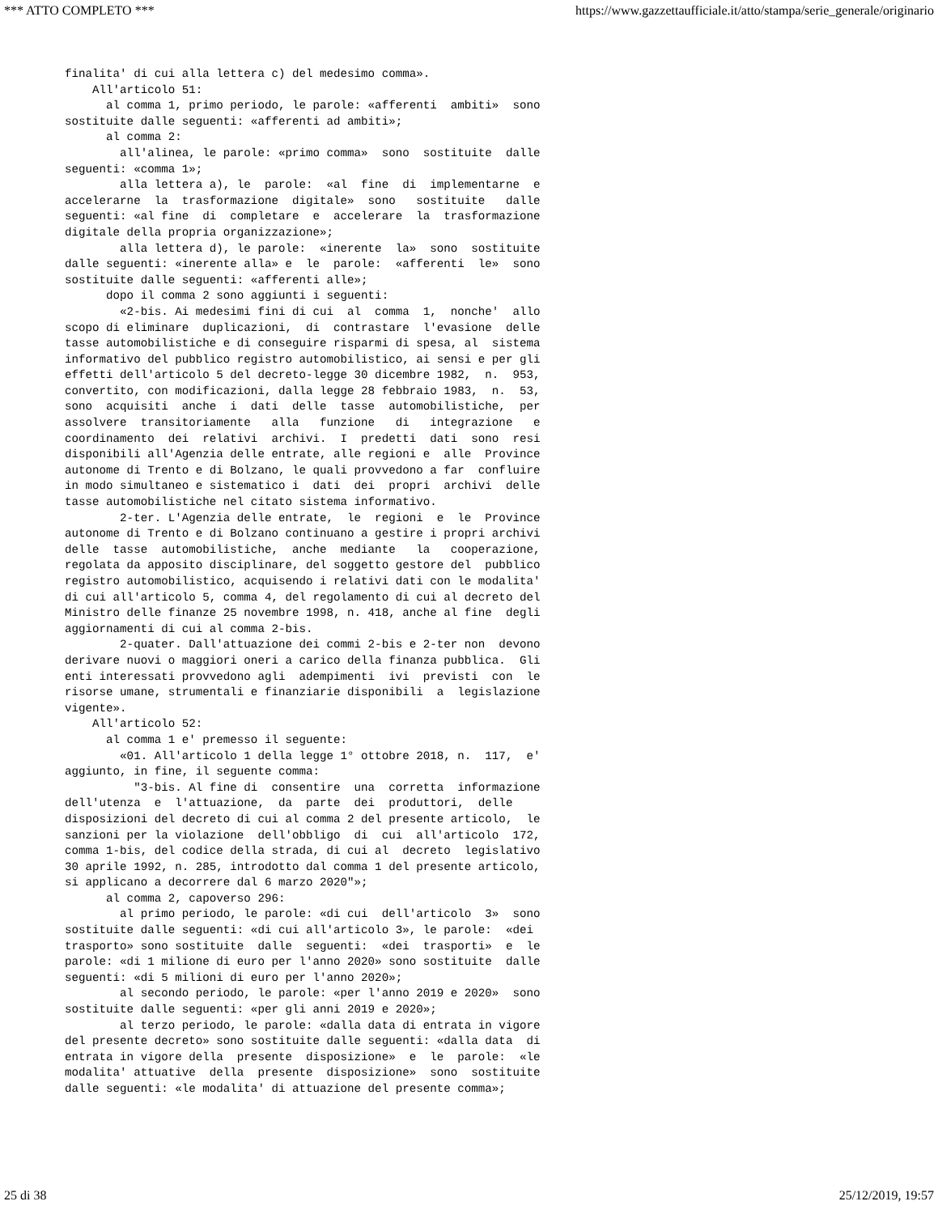*** ATTO COMPLETO *** https://www.gazzettaufficiale.it/atto/stampa/serie_generale/originario
finalita' di cui alla lettera c) del medesimo comma».
    All'articolo 51:
      al comma 1, primo periodo, le parole: «afferenti  ambiti»  sono
sostituite dalle seguenti: «afferenti ad ambiti»;
      al comma 2:
        all'alinea, le parole: «primo comma»  sono  sostituite  dalle
seguenti: «comma 1»;
        alla lettera a), le  parole:  «al  fine  di  implementarne  e
accelerarne  la  trasformazione  digitale»  sono   sostituite   dalle
seguenti: «al fine  di  completare  e  accelerare  la  trasformazione
digitale della propria organizzazione»;
        alla lettera d), le parole:  «inerente  la»  sono  sostituite
dalle seguenti: «inerente alla» e  le  parole:  «afferenti  le»  sono
sostituite dalle seguenti: «afferenti alle»;
      dopo il comma 2 sono aggiunti i seguenti:
        «2-bis. Ai medesimi fini di cui  al  comma  1,  nonche'  allo
scopo di eliminare  duplicazioni,  di  contrastare  l'evasione  delle
tasse automobilistiche e di conseguire risparmi di spesa, al  sistema
informativo del pubblico registro automobilistico, ai sensi e per gli
effetti dell'articolo 5 del decreto-legge 30 dicembre 1982,  n.  953,
convertito, con modificazioni, dalla legge 28 febbraio 1983,  n.  53,
sono  acquisiti  anche  i  dati  delle  tasse  automobilistiche,  per
assolvere  transitoriamente   alla   funzione   di   integrazione   e
coordinamento  dei  relativi  archivi.  I  predetti  dati  sono  resi
disponibili all'Agenzia delle entrate, alle regioni e  alle  Province
autonome di Trento e di Bolzano, le quali provvedono a far  confluire
in modo simultaneo e sistematico i  dati  dei  propri  archivi  delle
tasse automobilistiche nel citato sistema informativo.
        2-ter. L'Agenzia delle entrate,  le  regioni  e  le  Province
autonome di Trento e di Bolzano continuano a gestire i propri archivi
delle  tasse  automobilistiche,  anche  mediante   la   cooperazione,
regolata da apposito disciplinare, del soggetto gestore del  pubblico
registro automobilistico, acquisendo i relativi dati con le modalita'
di cui all'articolo 5, comma 4, del regolamento di cui al decreto del
Ministro delle finanze 25 novembre 1998, n. 418, anche al fine  degli
aggiornamenti di cui al comma 2-bis.
        2-quater. Dall'attuazione dei commi 2-bis e 2-ter non  devono
derivare nuovi o maggiori oneri a carico della finanza pubblica.  Gli
enti interessati provvedono agli  adempimenti  ivi  previsti  con  le
risorse umane, strumentali e finanziarie disponibili  a  legislazione
vigente».
    All'articolo 52:
      al comma 1 e' premesso il seguente:
        «01. All'articolo 1 della legge 1° ottobre 2018, n.  117,  e'
aggiunto, in fine, il seguente comma:
          "3-bis. Al fine di  consentire  una  corretta  informazione
dell'utenza  e  l'attuazione,  da  parte  dei  produttori,  delle
disposizioni del decreto di cui al comma 2 del presente articolo,  le
sanzioni per la violazione  dell'obbligo  di  cui  all'articolo  172,
comma 1-bis, del codice della strada, di cui al  decreto  legislativo
30 aprile 1992, n. 285, introdotto dal comma 1 del presente articolo,
si applicano a decorrere dal 6 marzo 2020"»;
      al comma 2, capoverso 296:
        al primo periodo, le parole: «di cui  dell'articolo  3»  sono
sostituite dalle seguenti: «di cui all'articolo 3», le parole:  «dei
trasporto» sono sostituite  dalle  seguenti:  «dei  trasporti»  e  le
parole: «di 1 milione di euro per l'anno 2020» sono sostituite  dalle
seguenti: «di 5 milioni di euro per l'anno 2020»;
        al secondo periodo, le parole: «per l'anno 2019 e 2020»  sono
sostituite dalle seguenti: «per gli anni 2019 e 2020»;
        al terzo periodo, le parole: «dalla data di entrata in vigore
del presente decreto» sono sostituite dalle seguenti: «dalla data  di
entrata in vigore della  presente  disposizione»  e  le  parole:  «le
modalita' attuative  della  presente  disposizione»  sono  sostituite
dalle seguenti: «le modalita' di attuazione del presente comma»;
25 di 38 25/12/2019, 19:57